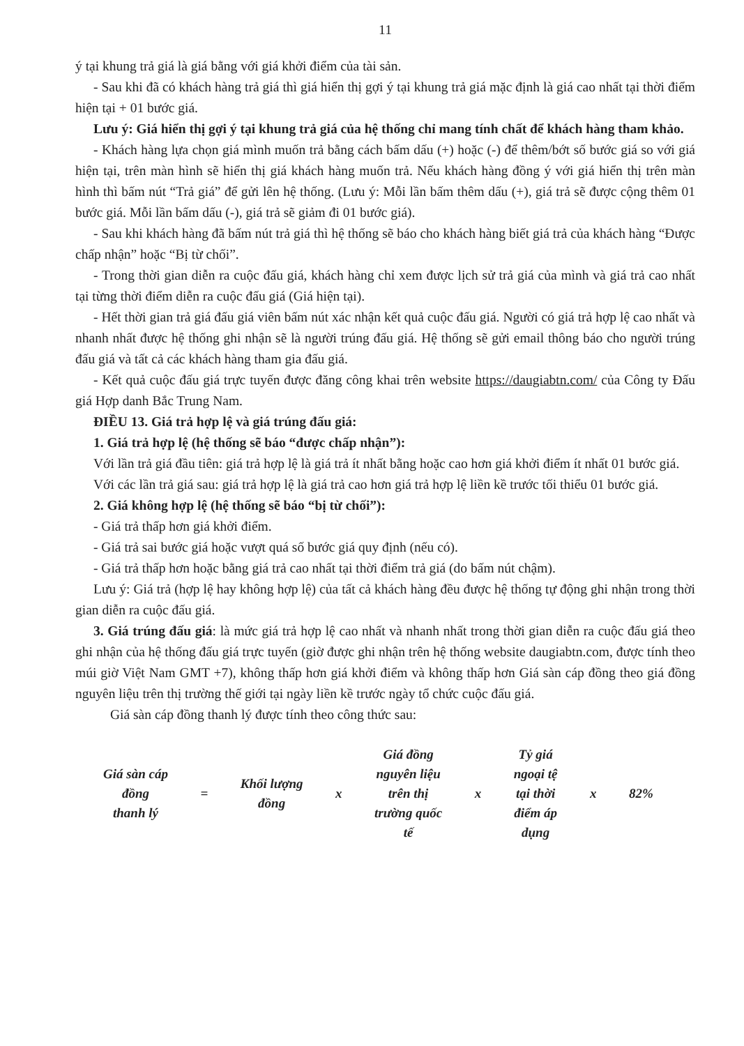11
ý tại khung trả giá là giá bằng với giá khởi điểm của tài sản.
- Sau khi đã có khách hàng trả giá thì giá hiển thị gợi ý tại khung trả giá mặc định là giá cao nhất tại thời điểm hiện tại + 01 bước giá.
Lưu ý: Giá hiển thị gợi ý tại khung trả giá của hệ thống chỉ mang tính chất để khách hàng tham khảo.
- Khách hàng lựa chọn giá mình muốn trả bằng cách bấm dấu (+) hoặc (-) để thêm/bớt số bước giá so với giá hiện tại, trên màn hình sẽ hiển thị giá khách hàng muốn trả. Nếu khách hàng đồng ý với giá hiển thị trên màn hình thì bấm nút “Trả giá” để gửi lên hệ thống. (Lưu ý: Mỗi lần bấm thêm dấu (+), giá trả sẽ được cộng thêm 01 bước giá. Mỗi lần bấm dấu (-), giá trả sẽ giảm đi 01 bước giá).
- Sau khi khách hàng đã bấm nút trả giá thì hệ thống sẽ báo cho khách hàng biết giá trả của khách hàng “Được chấp nhận” hoặc “Bị từ chối”.
- Trong thời gian diễn ra cuộc đấu giá, khách hàng chỉ xem được lịch sử trả giá của mình và giá trả cao nhất tại từng thời điểm diễn ra cuộc đấu giá (Giá hiện tại).
- Hết thời gian trả giá đấu giá viên bấm nút xác nhận kết quả cuộc đấu giá. Người có giá trả hợp lệ cao nhất và nhanh nhất được hệ thống ghi nhận sẽ là người trúng đấu giá. Hệ thống sẽ gửi email thông báo cho người trúng đấu giá và tất cả các khách hàng tham gia đấu giá.
- Kết quả cuộc đấu giá trực tuyến được đăng công khai trên website https://daugiabtn.com/ của Công ty Đấu giá Hợp danh Bắc Trung Nam.
ĐIỀU 13. Giá trả hợp lệ và giá trúng đấu giá:
1. Giá trả hợp lệ (hệ thống sẽ báo “được chấp nhận”):
Với lần trả giá đầu tiên: giá trả hợp lệ là giá trả ít nhất bằng hoặc cao hơn giá khởi điểm ít nhất 01 bước giá.
Với các lần trả giá sau: giá trả hợp lệ là giá trả cao hơn giá trả hợp lệ liền kề trước tối thiểu 01 bước giá.
2. Giá không hợp lệ (hệ thống sẽ báo “bị từ chối”):
- Giá trả thấp hơn giá khởi điểm.
- Giá trả sai bước giá hoặc vượt quá số bước giá quy định (nếu có).
- Giá trả thấp hơn hoặc bằng giá trả cao nhất tại thời điểm trả giá (do bấm nút chậm).
Lưu ý: Giá trả (hợp lệ hay không hợp lệ) của tất cả khách hàng đều được hệ thống tự động ghi nhận trong thời gian diễn ra cuộc đấu giá.
3. Giá trúng đấu giá: là mức giá trả hợp lệ cao nhất và nhanh nhất trong thời gian diễn ra cuộc đấu giá theo ghi nhận của hệ thống đấu giá trực tuyến (giờ được ghi nhận trên hệ thống website daugiabtn.com, được tính theo múi giờ Việt Nam GMT +7), không thấp hơn giá khởi điểm và không thấp hơn Giá sàn cáp đồng theo giá đồng nguyên liệu trên thị trường thế giới tại ngày liền kề trước ngày tổ chức cuộc đấu giá.
Giá sàn cáp đồng thanh lý được tính theo công thức sau:
Giá sàn cáp
đồng
thanh lý
=
Khối lượng
đồng
x
Giá đồng
nguyên liệu
trên thị
trường quốc
tế
x
Tỷ giá
ngoại tệ
tại thời
điểm áp
dụng
x 82%